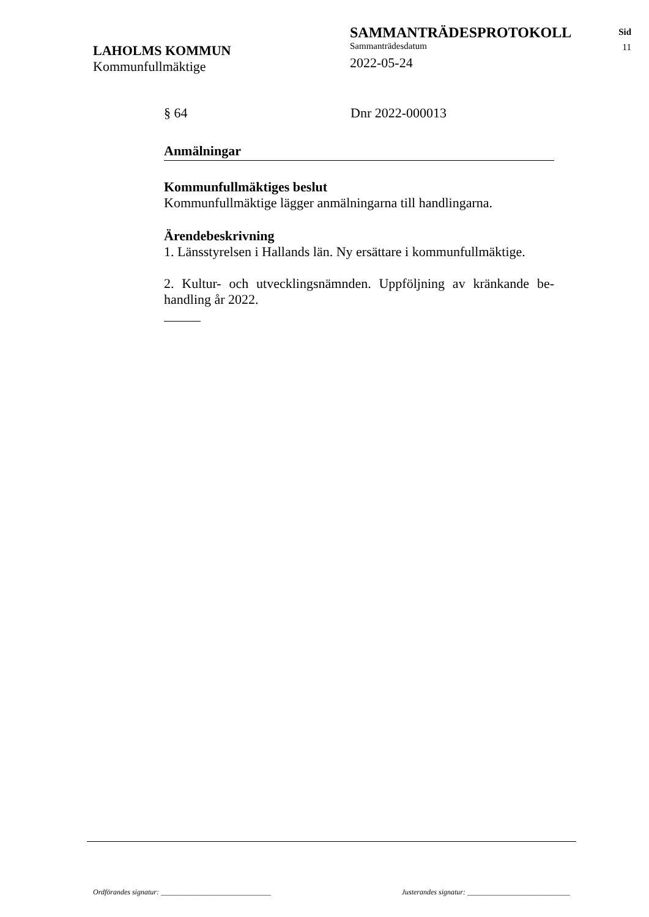LAHOLMS KOMMUN
Kommunfullmäktige
SAMMANTRÄDESPROTOKOLL
Sammanträdesdatum
2022-05-24
Sid
11
§ 64 Dnr 2022-000013
Anmälningar
Kommunfullmäktiges beslut
Kommunfullmäktige lägger anmälningarna till handlingarna.
Ärendebeskrivning
1. Länsstyrelsen i Hallands län. Ny ersättare i kommunfullmäktige.
2. Kultur- och utvecklingsnämnden. Uppföljning av kränkande be­handling år 2022.
Ordförandes signatur: ______________________________ Justerandes signatur: ____________________________